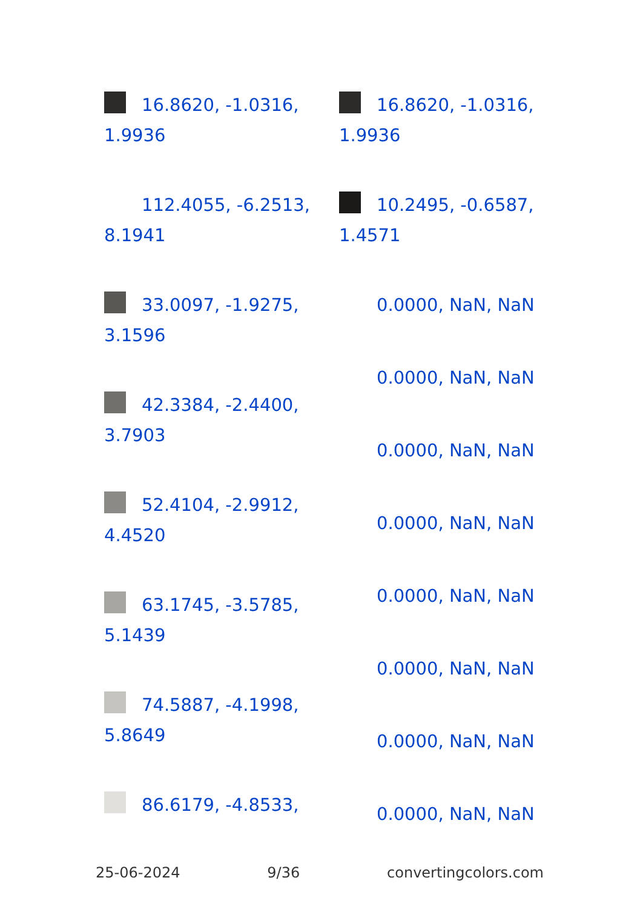16.8620, -1.0316, 1.9936
112.4055, -6.2513, 8.1941
33.0097, -1.9275, 3.1596
42.3384, -2.4400, 3.7903
52.4104, -2.9912, 4.4520
63.1745, -3.5785, 5.1439
74.5887, -4.1998, 5.8649
86.6179, -4.8533,
16.8620, -1.0316, 1.9936
10.2495, -0.6587, 1.4571
0.0000, NaN, NaN
0.0000, NaN, NaN
0.0000, NaN, NaN
0.0000, NaN, NaN
0.0000, NaN, NaN
0.0000, NaN, NaN
0.0000, NaN, NaN
0.0000, NaN, NaN
25-06-2024 9/36 convertingcolors.com